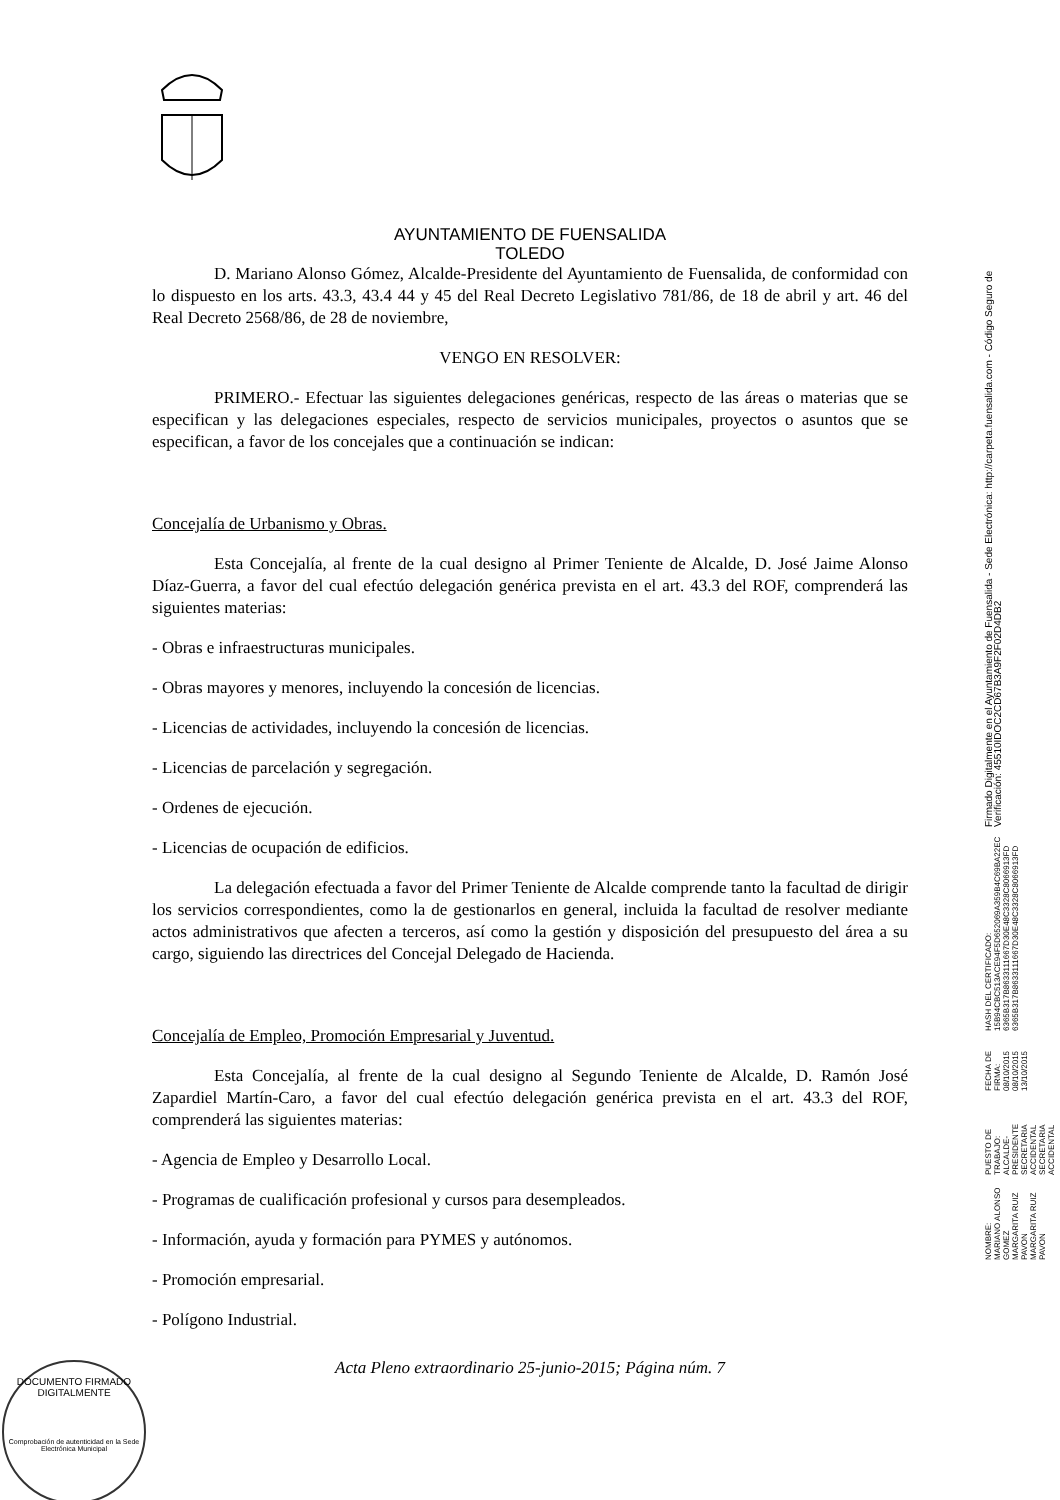AYUNTAMIENTO DE FUENSALIDA
TOLEDO
D. Mariano Alonso Gómez, Alcalde-Presidente del Ayuntamiento de Fuensalida, de conformidad con lo dispuesto en los arts. 43.3, 43.4 44 y 45 del Real Decreto Legislativo 781/86, de 18 de abril y art. 46 del Real Decreto 2568/86, de 28 de noviembre,
VENGO EN RESOLVER:
PRIMERO.- Efectuar las siguientes delegaciones genéricas, respecto de las áreas o materias que se especifican y las delegaciones especiales, respecto de servicios municipales, proyectos o asuntos que se especifican, a favor de los concejales que a continuación se indican:
Concejalía de Urbanismo y Obras.
Esta Concejalía, al frente de la cual designo al Primer Teniente de Alcalde, D. José Jaime Alonso Díaz-Guerra, a favor del cual efectúo delegación genérica prevista en el art. 43.3 del ROF, comprenderá las siguientes materias:
- Obras e infraestructuras municipales.
- Obras mayores y menores, incluyendo la concesión de licencias.
- Licencias de actividades, incluyendo la concesión de licencias.
- Licencias de parcelación y segregación.
- Ordenes de ejecución.
- Licencias de ocupación de edificios.
La delegación efectuada a favor del Primer Teniente de Alcalde comprende tanto la facultad de dirigir los servicios correspondientes, como la de gestionarlos en general, incluida la facultad de resolver mediante actos administrativos que afecten a terceros, así como la gestión y disposición del presupuesto del área a su cargo, siguiendo las directrices del Concejal Delegado de Hacienda.
Concejalía de Empleo, Promoción Empresarial y Juventud.
Esta Concejalía, al frente de la cual designo al Segundo Teniente de Alcalde, D. Ramón José Zapardiel Martín-Caro, a favor del cual efectúo delegación genérica prevista en el art. 43.3 del ROF, comprenderá las siguientes materias:
- Agencia de Empleo y Desarrollo Local.
- Programas de cualificación profesional y cursos para desempleados.
- Información, ayuda y formación para PYMES y autónomos.
- Promoción empresarial.
- Polígono Industrial.
Acta Pleno extraordinario 25-junio-2015; Página núm. 7
NOMBRE:
MARIANO ALONSO GOMEZ
MARGARITA RUIZ PAVON
MARGARITA RUIZ PAVON
PUESTO DE TRABAJO:
ALCALDE-PRESIDENTE
SECRETARIA ACCIDENTAL
SECRETARIA ACCIDENTAL
FECHA DE FIRMA:
08/10/2015
08/10/2015
13/10/2015
HASH DEL CERTIFICADO:
15B94CBC513ACE94F5D652069A359B4C69BA22EC
6365B317B8633111667D30E48C3328C8066913FD
6365B317B8633111667D30E48C3328C8066913FD
Firmado Digitalmente en el Ayuntamiento de Fuensalida - Sede Electrónica: http://carpeta.fuensalida.com - Código Seguro de Verificación: 45510IDOC2CD67B3A9F2F02D4DB2
DOCUMENTO FIRMADO DIGITALMENTE
Comprobación de autenticidad en la Sede Electrónica Municipal